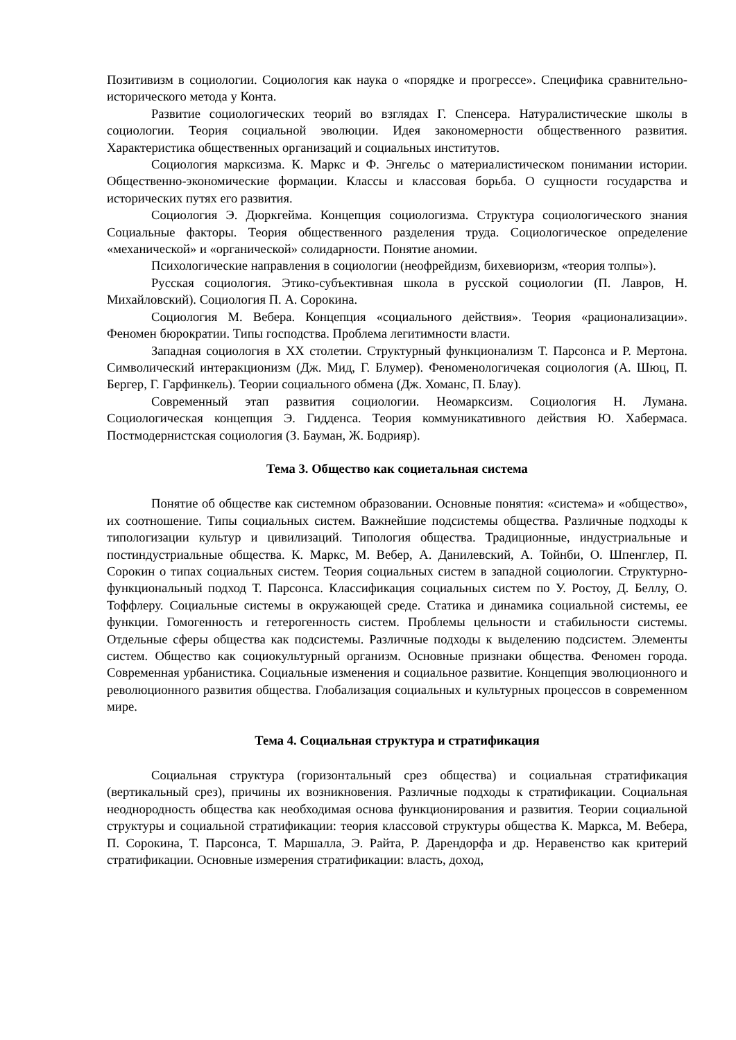Позитивизм в социологии. Социология как наука о «порядке и прогрессе». Специфика сравнительно-исторического метода у Конта.
Развитие социологических теорий во взглядах Г. Спенсера. Натуралистические школы в социологии. Теория социальной эволюции. Идея закономерности общественного развития. Характеристика общественных организаций и социальных институтов.
Социология марксизма. К. Маркс и Ф. Энгельс о материалистическом понимании истории. Общественно-экономические формации. Классы и классовая борьба. О сущности государства и исторических путях его развития.
Социология Э. Дюркгейма. Концепция социологизма. Структура социологического знания Социальные факторы. Теория общественного разделения труда. Социологическое определение «механической» и «органической» солидарности. Понятие аномии.
Психологические направления в социологии (неофрейдизм, бихевиоризм, «теория толпы»).
Русская социология. Этико-субъективная школа в русской социологии (П. Лавров, Н. Михайловский). Социология П. А. Сорокина.
Социология М. Вебера. Концепция «социального действия». Теория «рационализации». Феномен бюрократии. Типы господства. Проблема легитимности власти.
Западная социология в XX столетии. Структурный функционализм Т. Парсонса и Р. Мертона. Символический интеракционизм (Дж. Мид, Г. Блумер). Феноменологичекая социология (А. Шюц, П. Бергер, Г. Гарфинкель). Теории социального обмена (Дж. Хоманс, П. Блау).
Современный этап развития социологии. Неомарксизм. Социология Н. Лумана. Социологическая концепция Э. Гидденса. Теория коммуникативного действия Ю. Хабермаса. Постмодернистская социология (З. Бауман, Ж. Бодрияр).
Тема 3. Общество как социетальная система
Понятие об обществе как системном образовании. Основные понятия: «система» и «общество», их соотношение. Типы социальных систем. Важнейшие подсистемы общества. Различные подходы к типологизации культур и цивилизаций. Типология общества. Традиционные, индустриальные и постиндустриальные общества. К. Маркс, М. Вебер, А. Данилевский, А. Тойнби, О. Шпенглер, П. Сорокин о типах социальных систем. Теория социальных систем в западной социологии. Структурно-функциональный подход Т. Парсонса. Классификация социальных систем по У. Ростоу, Д. Беллу, О. Тоффлеру. Социальные системы в окружающей среде. Статика и динамика социальной системы, ее функции. Гомогенность и гетерогенность систем. Проблемы цельности и стабильности системы. Отдельные сферы общества как подсистемы. Различные подходы к выделению подсистем. Элементы систем. Общество как социокультурный организм. Основные признаки общества. Феномен города. Современная урбанистика. Социальные изменения и социальное развитие. Концепция эволюционного и революционного развития общества. Глобализация социальных и культурных процессов в современном мире.
Тема 4. Социальная структура и стратификация
Социальная структура (горизонтальный срез общества) и социальная стратификация (вертикальный срез), причины их возникновения. Различные подходы к стратификации. Социальная неоднородность общества как необходимая основа функционирования и развития. Теории социальной структуры и социальной стратификации: теория классовой структуры общества К. Маркса, М. Вебера, П. Сорокина, Т. Парсонса, Т. Маршалла, Э. Райта, Р. Дарендорфа и др. Неравенство как критерий стратификации. Основные измерения стратификации: власть, доход,